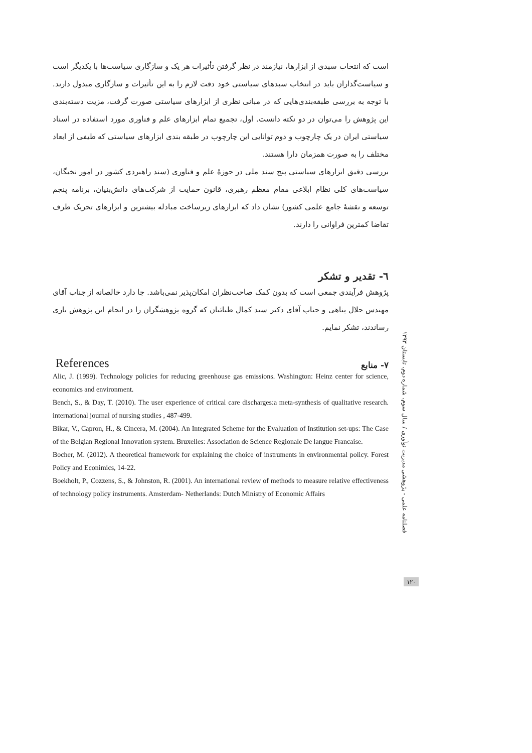است که انتخاب سبدی از ابزارها، نیازمند در نظر گرفتن تأثیرات هر یک و سازگاری سیاست‌ها با یکدیگر است و سیاست‌گذاران باید در انتخاب سبدهای سیاستی خود دقت لازم را به این تأثیرات و سازگاری مبذول دارند. با توجه به بررسی طبقه‌بندی‌هایی که در مبانی نظری از ابزارهای سیاستی صورت گرفت، مزیت دسته‌بندی این پژوهش را می‌توان در دو نکته دانست. اول، تجمیع تمام ابزارهای علم و فناوری مورد استفاده در اسناد سیاستی ایران در یک چارچوب و دوم توانایی این چارچوب در طبقه بندی ابزارهای سیاستی که طیفی از ابعاد مختلف را به صورت همزمان دارا هستند.
بررسی دقیق ابزارهای سیاستی پنج سند ملی در حوزهٔ علم و فناوری (سند راهبردی کشور در امور نخبگان، سیاست‌های کلی نظام ابلاغی مقام معظم رهبری، قانون حمایت از شرکت‌های دانش‌بنیان، برنامه پنجم توسعه و نقشهٔ جامع علمی کشور) نشان داد که ابزارهای زیرساخت مبادله بیشترین و ابزارهای تحریک طرف تقاضا کمترین فراوانی را دارند.
٦- تقدیر و تشکر
پژوهش فرآیندی جمعی است که بدون کمک صاحب‌نظران امکان‌پذیر نمی‌باشد. جا دارد خالصانه از جناب آقای مهندس جلال پناهی و جناب آقای دکتر سید کمال طبائیان که گروه پژوهشگران را در انجام این پژوهش یاری رساندند، تشکر نمایم.
References ٧- منابع
Alic, J. (1999). Technology policies for reducing greenhouse gas emissions. Washington: Heinz center for science, economics and environment.
Bench, S., & Day, T. (2010). The user experience of critical care discharges:a meta-synthesis of qualitative research. international journal of nursing studies , 487-499.
Bikar, V., Capron, H., & Cincera, M. (2004). An Integrated Scheme for the Evaluation of Institution set-ups: The Case of the Belgian Regional Innovation system. Bruxelles: Association de Science Regionale De langue Francaise.
Bocher, M. (2012). A theoretical framework for explaining the choice of instruments in environmental policy. Forest Policy and Econimics, 14-22.
Boekholt, P., Cozzens, S., & Johnston, R. (2001). An international review of methods to measure relative effectiveness of technology policy instruments. Amsterdam- Netherlands: Dutch Ministry of Economic Affairs
فصلنامه علمی - پژوهشی مدیریت نوآوری / سال سوم، شماره دوم، تابستان ١٣٩٣
١٢٠